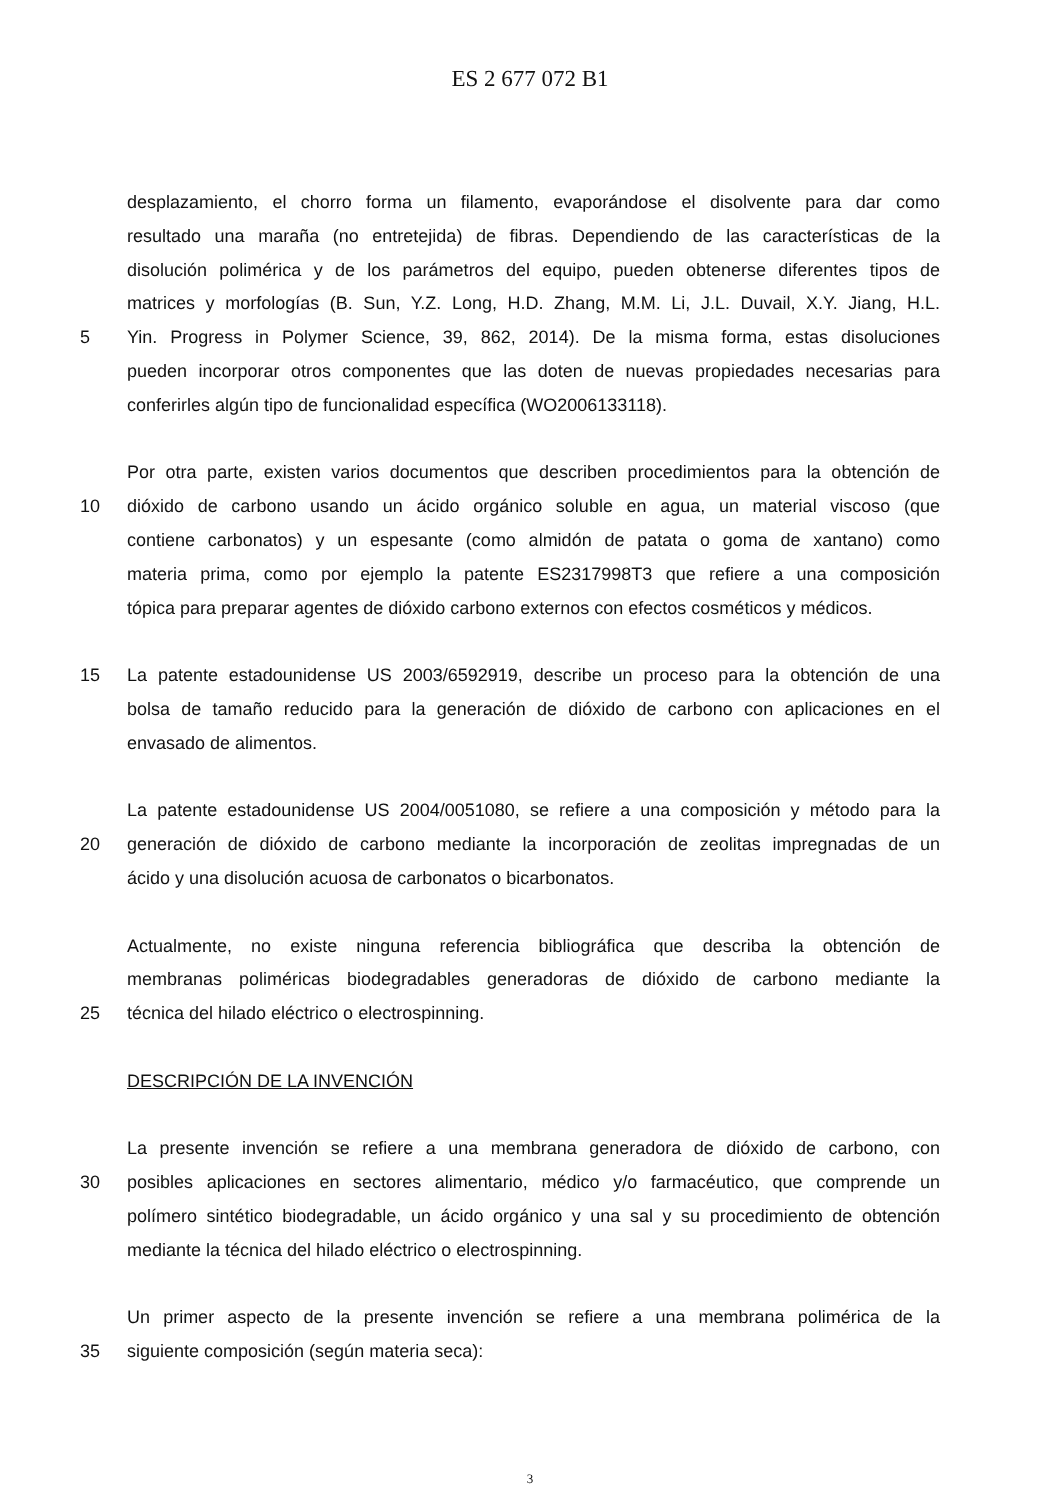ES 2 677 072 B1
desplazamiento, el chorro forma un filamento, evaporándose el disolvente para dar como
resultado una maraña (no entretejida) de fibras. Dependiendo de las características de la
disolución polimérica y de los parámetros del equipo, pueden obtenerse diferentes tipos de
matrices y morfologías (B. Sun, Y.Z. Long, H.D. Zhang, M.M. Li, J.L. Duvail, X.Y. Jiang, H.L.
5 Yin. Progress in Polymer Science, 39, 862, 2014). De la misma forma, estas disoluciones
pueden incorporar otros componentes que las doten de nuevas propiedades necesarias para
conferirles algún tipo de funcionalidad específica (WO2006133118).
Por otra parte, existen varios documentos que describen procedimientos para la obtención de
10 dióxido de carbono usando un ácido orgánico soluble en agua, un material viscoso (que
contiene carbonatos) y un espesante (como almidón de patata o goma de xantano) como
materia prima, como por ejemplo la patente ES2317998T3 que refiere a una composición
tópica para preparar agentes de dióxido carbono externos con efectos cosméticos y médicos.
15 La patente estadounidense US 2003/6592919, describe un proceso para la obtención de una
bolsa de tamaño reducido para la generación de dióxido de carbono con aplicaciones en el
envasado de alimentos.
La patente estadounidense US 2004/0051080, se refiere a una composición y método para la
20 generación de dióxido de carbono mediante la incorporación de zeolitas impregnadas de un
ácido y una disolución acuosa de carbonatos o bicarbonatos.
Actualmente, no existe ninguna referencia bibliográfica que describa la obtención de
membranas poliméricas biodegradables generadoras de dióxido de carbono mediante la
25 técnica del hilado eléctrico o electrospinning.
DESCRIPCIÓN DE LA INVENCIÓN
La presente invención se refiere a una membrana generadora de dióxido de carbono, con
30 posibles aplicaciones en sectores alimentario, médico y/o farmacéutico, que comprende un
polímero sintético biodegradable, un ácido orgánico y una sal y su procedimiento de obtención
mediante la técnica del hilado eléctrico o electrospinning.
Un primer aspecto de la presente invención se refiere a una membrana polimérica de la
35 siguiente composición (según materia seca):
3